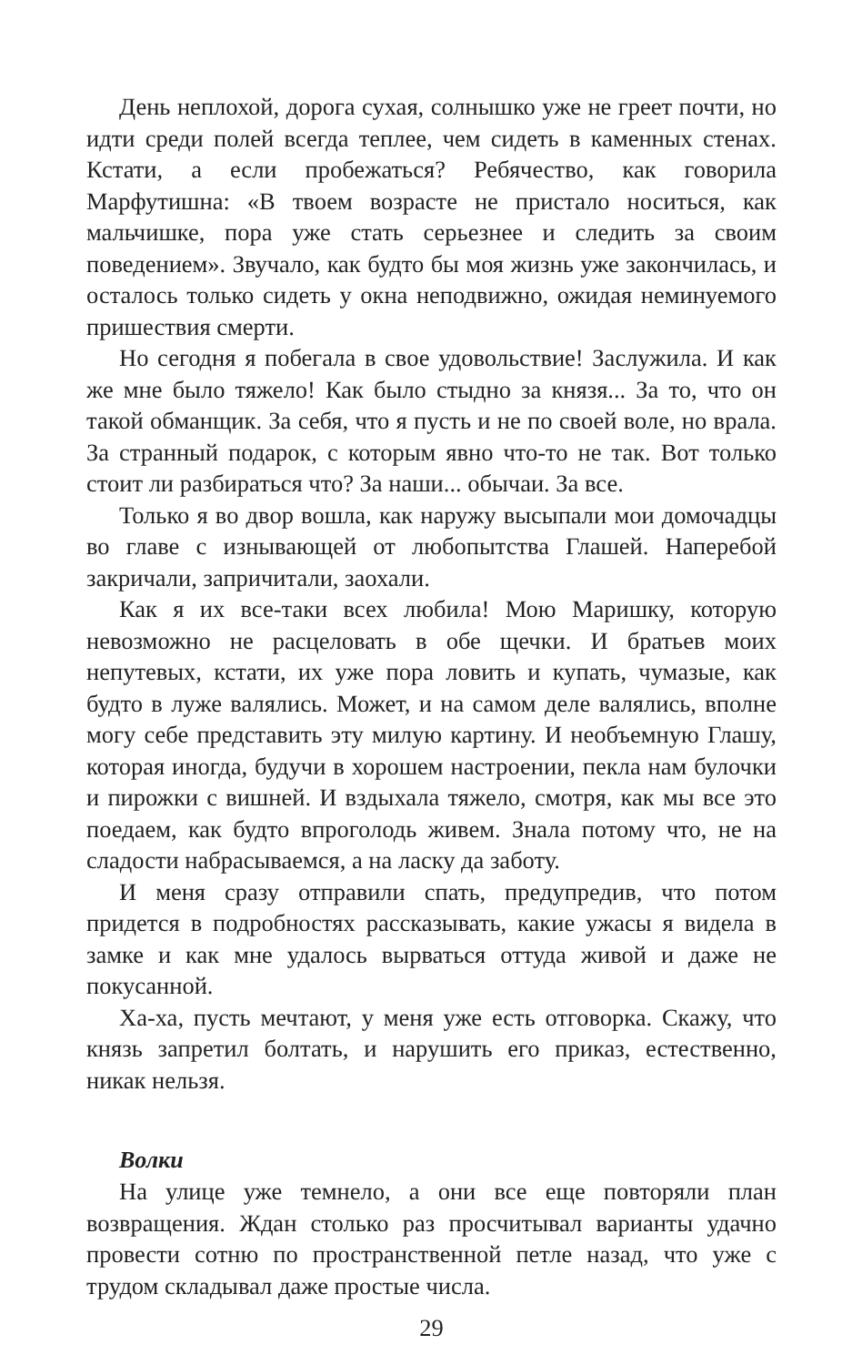День неплохой, дорога сухая, солнышко уже не греет почти, но идти среди полей всегда теплее, чем сидеть в каменных стенах. Кстати, а если пробежаться? Ребячество, как говорила Марфутишна: «В твоем возрасте не пристало носиться, как мальчишке, пора уже стать серьезнее и следить за своим поведением». Звучало, как будто бы моя жизнь уже закончилась, и осталось только сидеть у окна неподвижно, ожидая неминуемого пришествия смерти.
Но сегодня я побегала в свое удовольствие! Заслужила. И как же мне было тяжело! Как было стыдно за князя... За то, что он такой обманщик. За себя, что я пусть и не по своей воле, но врала. За странный подарок, с которым явно что-то не так. Вот только стоит ли разбираться что? За наши... обычаи. За все.
Только я во двор вошла, как наружу высыпали мои домочадцы во главе с изнывающей от любопытства Глашей. Наперебой закричали, запричитали, заохали.
Как я их все-таки всех любила! Мою Маришку, которую невозможно не расцеловать в обе щечки. И братьев моих непутевых, кстати, их уже пора ловить и купать, чумазые, как будто в луже валялись. Может, и на самом деле валялись, вполне могу себе представить эту милую картину. И необъемную Глашу, которая иногда, будучи в хорошем настроении, пекла нам булочки и пирожки с вишней. И вздыхала тяжело, смотря, как мы все это поедаем, как будто впроголодь живем. Знала потому что, не на сладости набрасываемся, а на ласку да заботу.
И меня сразу отправили спать, предупредив, что потом придется в подробностях рассказывать, какие ужасы я видела в замке и как мне удалось вырваться оттуда живой и даже не покусанной.
Ха-ха, пусть мечтают, у меня уже есть отговорка. Скажу, что князь запретил болтать, и нарушить его приказ, естественно, никак нельзя.
Волки
На улице уже темнело, а они все еще повторяли план возвращения. Ждан столько раз просчитывал варианты удачно провести сотню по пространственной петле назад, что уже с трудом складывал даже простые числа.
29